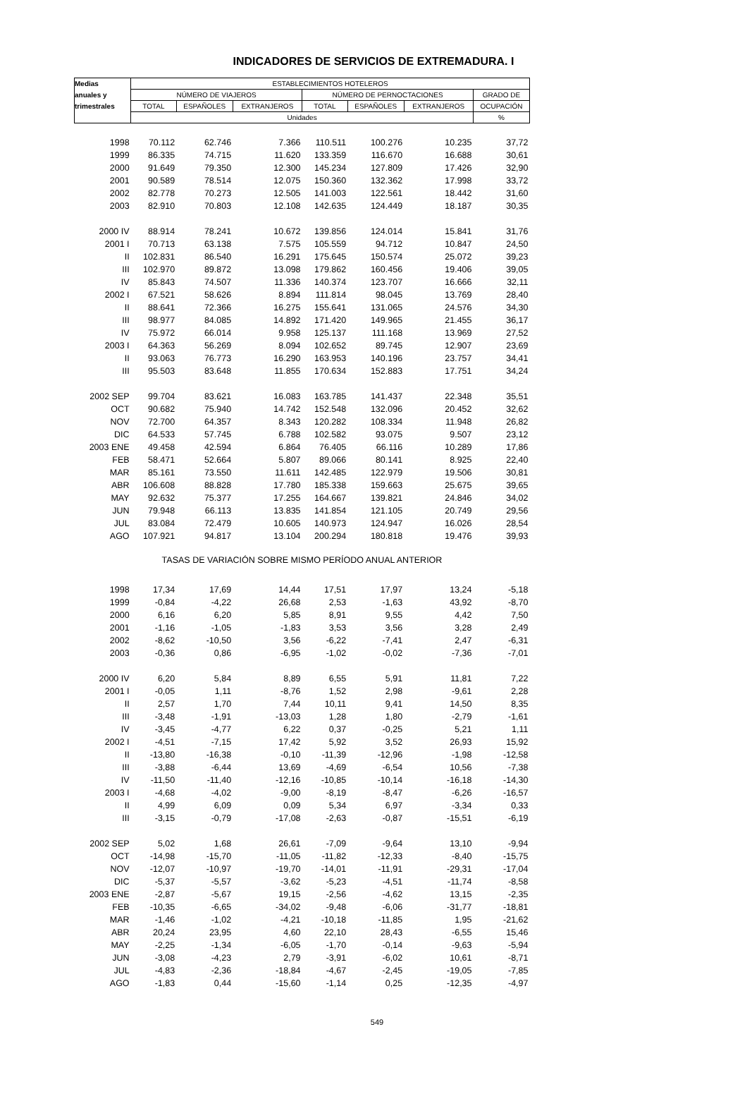INDICADORES DE SERVICIOS DE EXTREMADURA. I
| Medias | ESTABLECIMIENTOS HOTELEROS | | | | | | |
| --- | --- | --- | --- | --- | --- | --- | --- |
| anuales y | NÚMERO DE VIAJEROS | | | NÚMERO DE PERNOCTACIONES | | | GRADO DE |
| trimestrales | TOTAL | ESPAÑOLES | EXTRANJEROS | TOTAL | ESPAÑOLES | EXTRANJEROS | OCUPACIÓN |
| | Unidades | | | | | | % |
| 1998 | 70.112 | 62.746 | 7.366 | 110.511 | 100.276 | 10.235 | 37,72 |
| 1999 | 86.335 | 74.715 | 11.620 | 133.359 | 116.670 | 16.688 | 30,61 |
| 2000 | 91.649 | 79.350 | 12.300 | 145.234 | 127.809 | 17.426 | 32,90 |
| 2001 | 90.589 | 78.514 | 12.075 | 150.360 | 132.362 | 17.998 | 33,72 |
| 2002 | 82.778 | 70.273 | 12.505 | 141.003 | 122.561 | 18.442 | 31,60 |
| 2003 | 82.910 | 70.803 | 12.108 | 142.635 | 124.449 | 18.187 | 30,35 |
| 2000 IV | 88.914 | 78.241 | 10.672 | 139.856 | 124.014 | 15.841 | 31,76 |
| 2001 I | 70.713 | 63.138 | 7.575 | 105.559 | 94.712 | 10.847 | 24,50 |
| II | 102.831 | 86.540 | 16.291 | 175.645 | 150.574 | 25.072 | 39,23 |
| III | 102.970 | 89.872 | 13.098 | 179.862 | 160.456 | 19.406 | 39,05 |
| IV | 85.843 | 74.507 | 11.336 | 140.374 | 123.707 | 16.666 | 32,11 |
| 2002 I | 67.521 | 58.626 | 8.894 | 111.814 | 98.045 | 13.769 | 28,40 |
| II | 88.641 | 72.366 | 16.275 | 155.641 | 131.065 | 24.576 | 34,30 |
| III | 98.977 | 84.085 | 14.892 | 171.420 | 149.965 | 21.455 | 36,17 |
| IV | 75.972 | 66.014 | 9.958 | 125.137 | 111.168 | 13.969 | 27,52 |
| 2003 I | 64.363 | 56.269 | 8.094 | 102.652 | 89.745 | 12.907 | 23,69 |
| II | 93.063 | 76.773 | 16.290 | 163.953 | 140.196 | 23.757 | 34,41 |
| III | 95.503 | 83.648 | 11.855 | 170.634 | 152.883 | 17.751 | 34,24 |
| 2002 SEP | 99.704 | 83.621 | 16.083 | 163.785 | 141.437 | 22.348 | 35,51 |
| OCT | 90.682 | 75.940 | 14.742 | 152.548 | 132.096 | 20.452 | 32,62 |
| NOV | 72.700 | 64.357 | 8.343 | 120.282 | 108.334 | 11.948 | 26,82 |
| DIC | 64.533 | 57.745 | 6.788 | 102.582 | 93.075 | 9.507 | 23,12 |
| 2003 ENE | 49.458 | 42.594 | 6.864 | 76.405 | 66.116 | 10.289 | 17,86 |
| FEB | 58.471 | 52.664 | 5.807 | 89.066 | 80.141 | 8.925 | 22,40 |
| MAR | 85.161 | 73.550 | 11.611 | 142.485 | 122.979 | 19.506 | 30,81 |
| ABR | 106.608 | 88.828 | 17.780 | 185.338 | 159.663 | 25.675 | 39,65 |
| MAY | 92.632 | 75.377 | 17.255 | 164.667 | 139.821 | 24.846 | 34,02 |
| JUN | 79.948 | 66.113 | 13.835 | 141.854 | 121.105 | 20.749 | 29,56 |
| JUL | 83.084 | 72.479 | 10.605 | 140.973 | 124.947 | 16.026 | 28,54 |
| AGO | 107.921 | 94.817 | 13.104 | 200.294 | 180.818 | 19.476 | 39,93 |
| TASAS DE VARIACIÓN SOBRE MISMO PERÍODO ANUAL ANTERIOR | | | | | | | |
| 1998 | 17,34 | 17,69 | 14,44 | 17,51 | 17,97 | 13,24 | -5,18 |
| 1999 | -0,84 | -4,22 | 26,68 | 2,53 | -1,63 | 43,92 | -8,70 |
| 2000 | 6,16 | 6,20 | 5,85 | 8,91 | 9,55 | 4,42 | 7,50 |
| 2001 | -1,16 | -1,05 | -1,83 | 3,53 | 3,56 | 3,28 | 2,49 |
| 2002 | -8,62 | -10,50 | 3,56 | -6,22 | -7,41 | 2,47 | -6,31 |
| 2003 | -0,36 | 0,86 | -6,95 | -1,02 | -0,02 | -7,36 | -7,01 |
| 2000 IV | 6,20 | 5,84 | 8,89 | 6,55 | 5,91 | 11,81 | 7,22 |
| 2001 I | -0,05 | 1,11 | -8,76 | 1,52 | 2,98 | -9,61 | 2,28 |
| II | 2,57 | 1,70 | 7,44 | 10,11 | 9,41 | 14,50 | 8,35 |
| III | -3,48 | -1,91 | -13,03 | 1,28 | 1,80 | -2,79 | -1,61 |
| IV | -3,45 | -4,77 | 6,22 | 0,37 | -0,25 | 5,21 | 1,11 |
| 2002 I | -4,51 | -7,15 | 17,42 | 5,92 | 3,52 | 26,93 | 15,92 |
| II | -13,80 | -16,38 | -0,10 | -11,39 | -12,96 | -1,98 | -12,58 |
| III | -3,88 | -6,44 | 13,69 | -4,69 | -6,54 | 10,56 | -7,38 |
| IV | -11,50 | -11,40 | -12,16 | -10,85 | -10,14 | -16,18 | -14,30 |
| 2003 I | -4,68 | -4,02 | -9,00 | -8,19 | -8,47 | -6,26 | -16,57 |
| II | 4,99 | 6,09 | 0,09 | 5,34 | 6,97 | -3,34 | 0,33 |
| III | -3,15 | -0,79 | -17,08 | -2,63 | -0,87 | -15,51 | -6,19 |
| 2002 SEP | 5,02 | 1,68 | 26,61 | -7,09 | -9,64 | 13,10 | -9,94 |
| OCT | -14,98 | -15,70 | -11,05 | -11,82 | -12,33 | -8,40 | -15,75 |
| NOV | -12,07 | -10,97 | -19,70 | -14,01 | -11,91 | -29,31 | -17,04 |
| DIC | -5,37 | -5,57 | -3,62 | -5,23 | -4,51 | -11,74 | -8,58 |
| 2003 ENE | -2,87 | -5,67 | 19,15 | -2,56 | -4,62 | 13,15 | -2,35 |
| FEB | -10,35 | -6,65 | -34,02 | -9,48 | -6,06 | -31,77 | -18,81 |
| MAR | -1,46 | -1,02 | -4,21 | -10,18 | -11,85 | 1,95 | -21,62 |
| ABR | 20,24 | 23,95 | 4,60 | 22,10 | 28,43 | -6,55 | 15,46 |
| MAY | -2,25 | -1,34 | -6,05 | -1,70 | -0,14 | -9,63 | -5,94 |
| JUN | -3,08 | -4,23 | 2,79 | -3,91 | -6,02 | 10,61 | -8,71 |
| JUL | -4,83 | -2,36 | -18,84 | -4,67 | -2,45 | -19,05 | -7,85 |
| AGO | -1,83 | 0,44 | -15,60 | -1,14 | 0,25 | -12,35 | -4,97 |
549